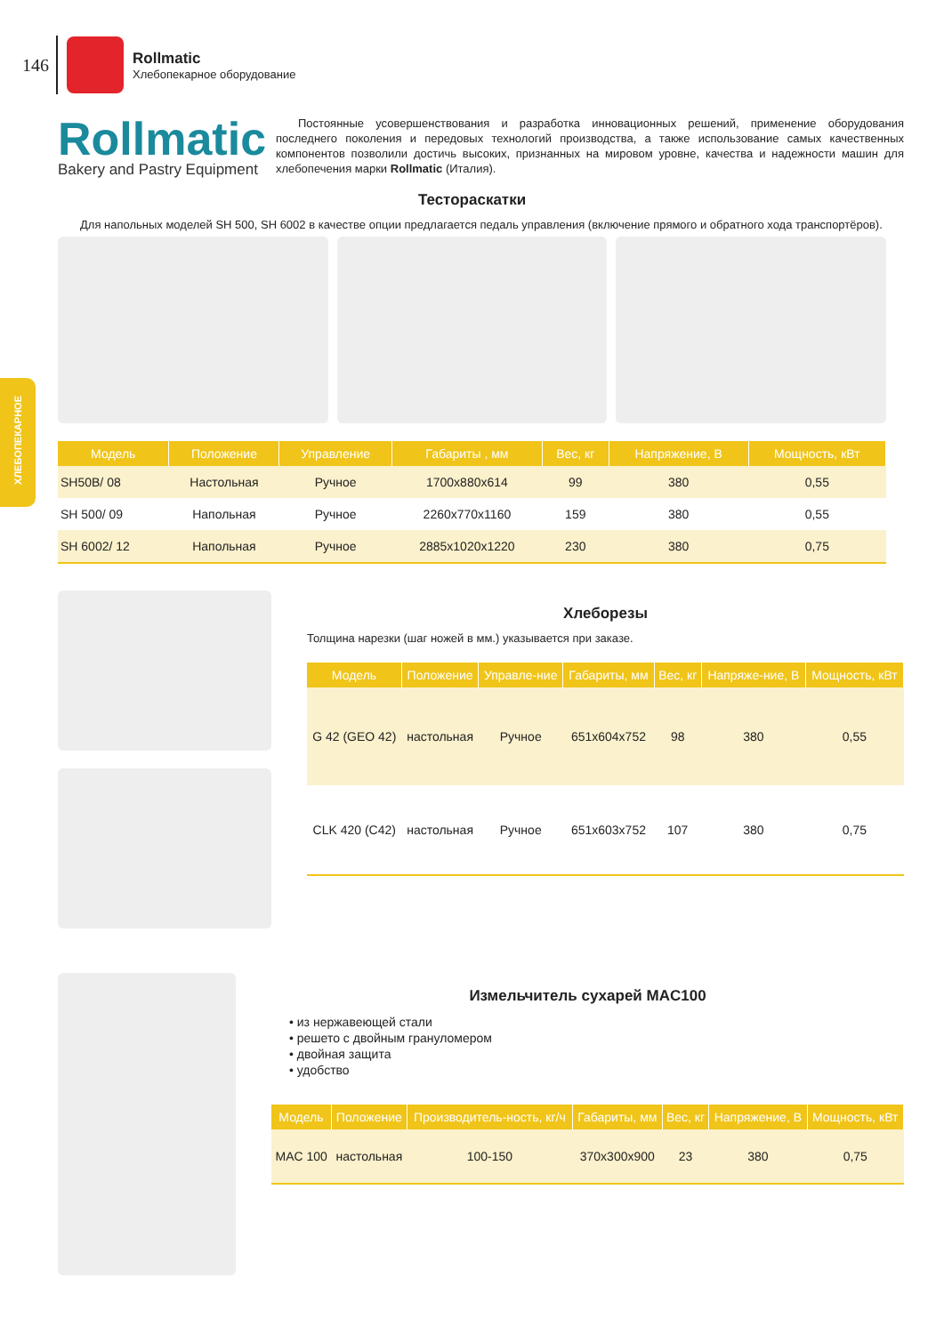146
Rollmatic
Хлебопекарное оборудование
Rollmatic
Bakery and Pastry Equipment
Постоянные усовершенствования и разработка инновационных решений, применение оборудования последнего поколения и передовых технологий производства, а также использование самых качественных компонентов позволили достичь высоких, признанных на мировом уровне, качества и надежности машин для хлебопечения марки Rollmatic (Италия).
Тестораскатки
Для напольных моделей SH 500, SH 6002 в качестве опции предлагается педаль управления (включение прямого и обратного хода транспортёров).
| Модель | Положение | Управление | Габариты , мм | Вес, кг | Напряжение, В | Мощность, кВт |
| --- | --- | --- | --- | --- | --- | --- |
| SH50B/ 08 | Настольная | Ручное | 1700x880x614 | 99 | 380 | 0,55 |
| SH 500/ 09 | Напольная | Ручное | 2260x770x1160 | 159 | 380 | 0,55 |
| SH 6002/ 12 | Напольная | Ручное | 2885x1020x1220 | 230 | 380 | 0,75 |
ХЛЕБОПЕКАРНОЕ
Хлеборезы
Толщина нарезки (шаг ножей в мм.) указывается при заказе.
| Модель | Положение | Управле-ние | Габариты, мм | Вес, кг | Напряже-ние, В | Мощность, кВт |
| --- | --- | --- | --- | --- | --- | --- |
| G 42 (GEO 42) | настольная | Ручное | 651x604x752 | 98 | 380 | 0,55 |
| CLK 420 (C42) | настольная | Ручное | 651x603x752 | 107 | 380 | 0,75 |
Измельчитель сухарей MAC100
• из нержавеющей стали
• решето с двойным грануломером
• двойная защита
• удобство
| Модель | Положение | Производитель-ность, кг/ч | Габариты, мм | Вес, кг | Напряжение, В | Мощность, кВт |
| --- | --- | --- | --- | --- | --- | --- |
| MAC 100 | настольная | 100-150 | 370x300x900 | 23 | 380 | 0,75 |